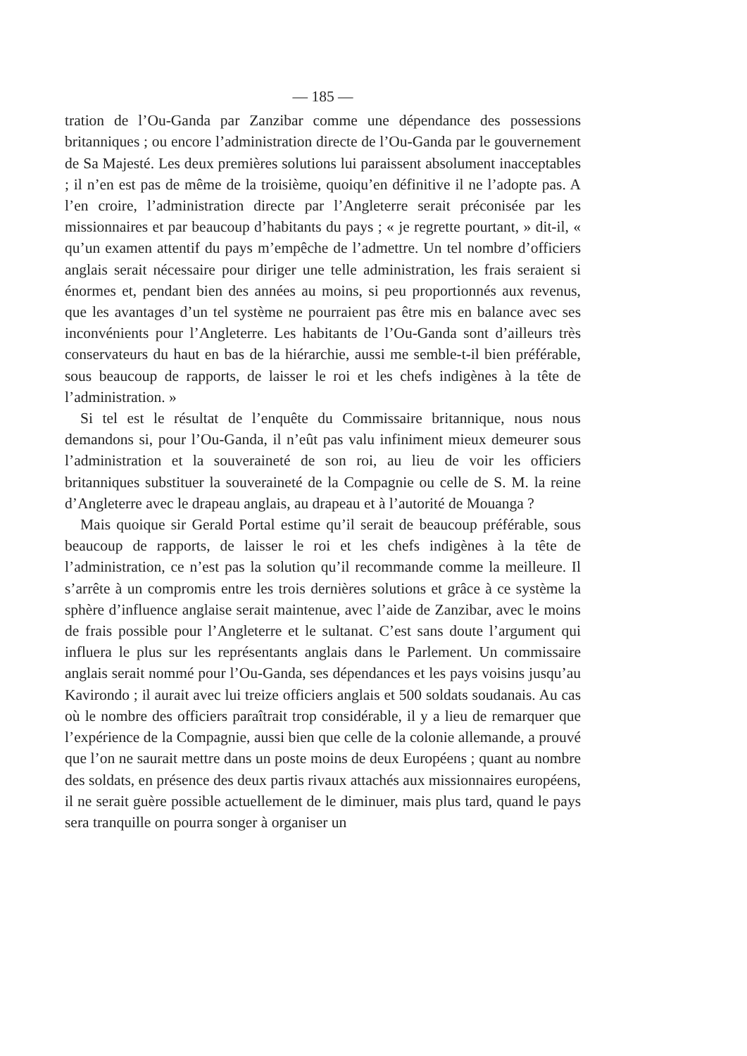— 185 —
tration de l’Ou-Ganda par Zanzibar comme une dépendance des possessions britanniques ; ou encore l’administration directe de l’Ou-Ganda par le gouvernement de Sa Majesté. Les deux premières solutions lui paraissent absolument inacceptables ; il n’en est pas de même de la troisième, quoiqu’en définitive il ne l’adopte pas. A l’en croire, l’administration directe par l’Angleterre serait préconisée par les missionnaires et par beaucoup d’habitants du pays ; « je regrette pourtant, » dit-il, « qu’un examen attentif du pays m’empêche de l’admettre. Un tel nombre d’officiers anglais serait nécessaire pour diriger une telle administration, les frais seraient si énormes et, pendant bien des années au moins, si peu proportionnés aux revenus, que les avantages d’un tel système ne pourraient pas être mis en balance avec ses inconvénients pour l’Angleterre. Les habitants de l’Ou-Ganda sont d’ailleurs très conservateurs du haut en bas de la hiérarchie, aussi me semble-t-il bien préférable, sous beaucoup de rapports, de laisser le roi et les chefs indigènes à la tête de l’administration. »
Si tel est le résultat de l’enquête du Commissaire britannique, nous nous demandons si, pour l’Ou-Ganda, il n’eût pas valu infiniment mieux demeurer sous l’administration et la souveraineté de son roi, au lieu de voir les officiers britanniques substituer la souveraineté de la Compagnie ou celle de S. M. la reine d’Angleterre avec le drapeau anglais, au drapeau et à l’autorité de Mouanga ?
Mais quoique sir Gerald Portal estime qu’il serait de beaucoup préférable, sous beaucoup de rapports, de laisser le roi et les chefs indigènes à la tête de l’administration, ce n’est pas la solution qu’il recommande comme la meilleure. Il s’arrête à un compromis entre les trois dernières solutions et grâce à ce système la sphère d’influence anglaise serait maintenue, avec l’aide de Zanzibar, avec le moins de frais possible pour l’Angleterre et le sultanat. C’est sans doute l’argument qui influera le plus sur les représentants anglais dans le Parlement. Un commissaire anglais serait nommé pour l’Ou-Ganda, ses dépendances et les pays voisins jusqu’au Kavirondo ; il aurait avec lui treize officiers anglais et 500 soldats soudanais. Au cas où le nombre des officiers paraîtrait trop considérable, il y a lieu de remarquer que l’expérience de la Compagnie, aussi bien que celle de la colonie allemande, a prouvé que l’on ne saurait mettre dans un poste moins de deux Européens ; quant au nombre des soldats, en présence des deux partis rivaux attachés aux missionnaires européens, il ne serait guère possible actuellement de le diminuer, mais plus tard, quand le pays sera tranquille on pourra songer à organiser un